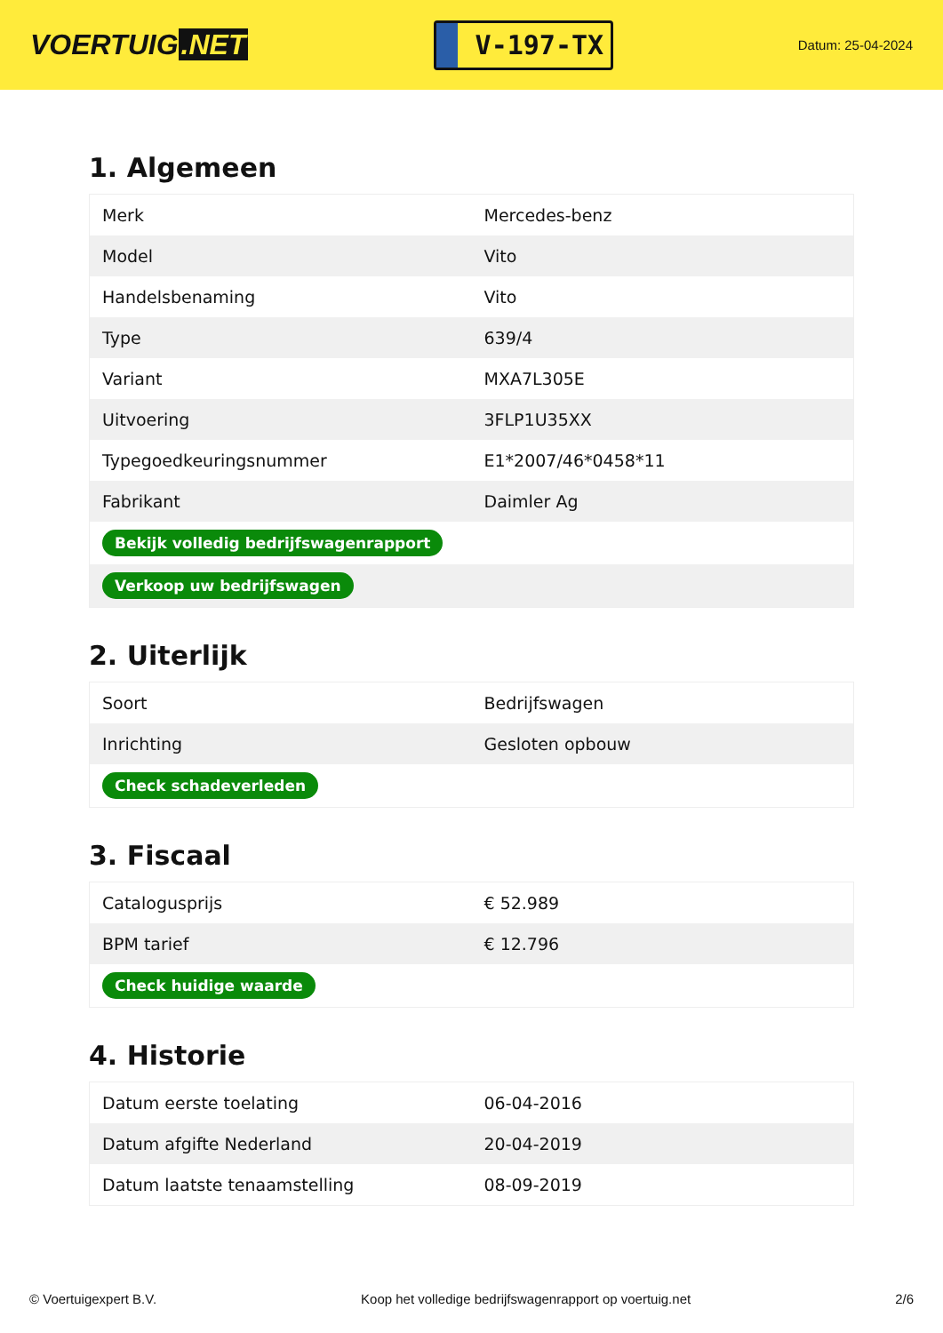VOERTUIG.NET
V-197-TX
Datum: 25-04-2024
1. Algemeen
| Merk | Mercedes-benz |
| Model | Vito |
| Handelsbenaming | Vito |
| Type | 639/4 |
| Variant | MXA7L305E |
| Uitvoering | 3FLP1U35XX |
| Typegoedkeuringsnummer | E1*2007/46*0458*11 |
| Fabrikant | Daimler Ag |
| Bekijk volledig bedrijfswagenrapport | |
| Verkoop uw bedrijfswagen | |
2. Uiterlijk
| Soort | Bedrijfswagen |
| Inrichting | Gesloten opbouw |
| Check schadeverleden | |
3. Fiscaal
| Catalogusprijs | € 52.989 |
| BPM tarief | € 12.796 |
| Check huidige waarde | |
4. Historie
| Datum eerste toelating | 06-04-2016 |
| Datum afgifte Nederland | 20-04-2019 |
| Datum laatste tenaamstelling | 08-09-2019 |
© Voertuigexpert B.V. Koop het volledige bedrijfswagenrapport op voertuig.net 2/6